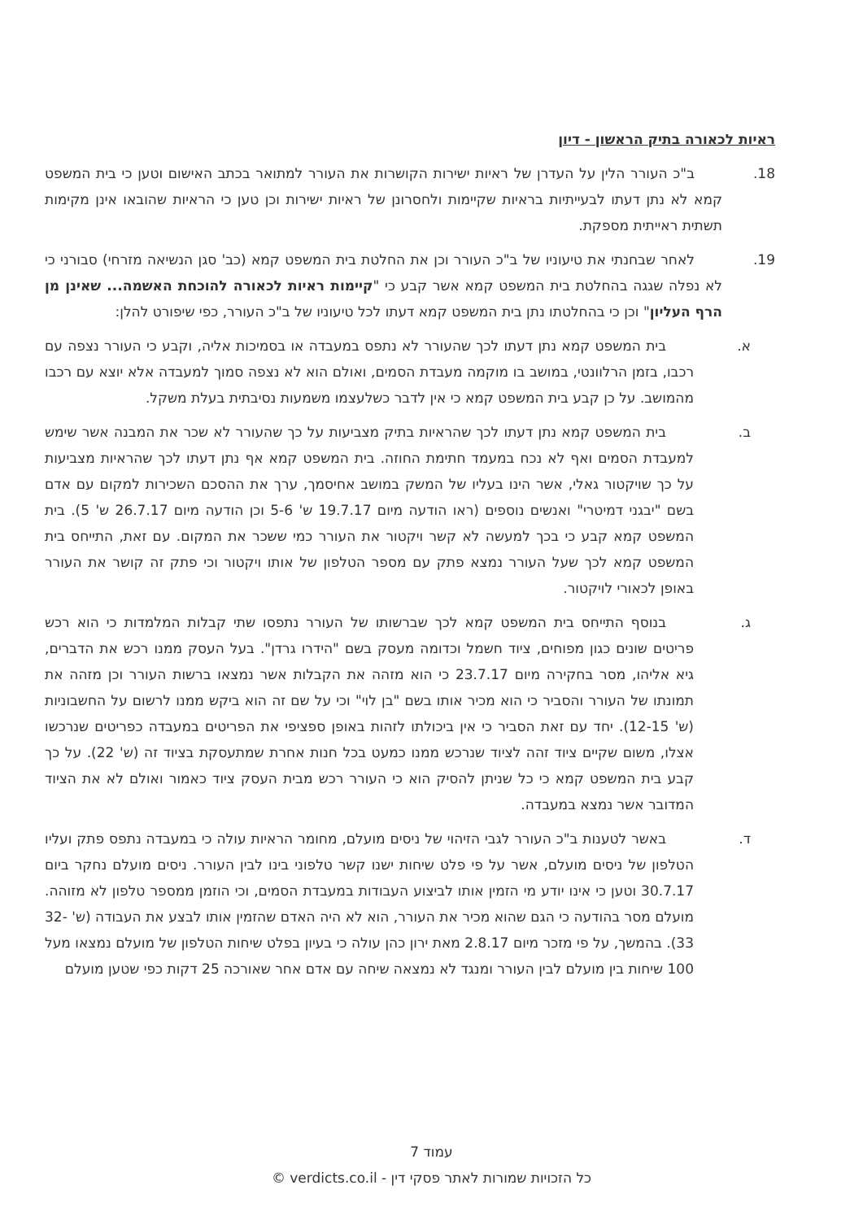ראיות לכאורה בתיק הראשון - דיון
18.   ב"כ העורר הלין על העדרן של ראיות ישירות הקושרות את העורר למתואר בכתב האישום וטען כי בית המשפט קמא לא נתן דעתו לבעייתיות בראיות שקיימות ולחסרונן של ראיות ישירות וכן טען כי הראיות שהובאו אינן מקימות תשתית ראייתית מספקת.
19.   לאחר שבחנתי את טיעוניו של ב"כ העורר וכן את החלטת בית המשפט קמא (כב' סגן הנשיאה מזרחי) סבורני כי לא נפלה שגגה בהחלטת בית המשפט קמא אשר קבע כי "קיימות ראיות לכאורה להוכחת האשמה... שאינן מן הרף העליון" וכן כי בהחלטתו נתן בית המשפט קמא דעתו לכל טיעוניו של ב"כ העורר, כפי שיפורט להלן:
א.   בית המשפט קמא נתן דעתו לכך שהעורר לא נתפס במעבדה או בסמיכות אליה, וקבע כי העורר נצפה עם רכבו, בזמן הרלוונטי, במושב בו מוקמה מעבדת הסמים, ואולם הוא לא נצפה סמוך למעבדה אלא יוצא עם רכבו מהמושב. על כן קבע בית המשפט קמא כי אין לדבר כשלעצמו משמעות נסיבתית בעלת משקל.
ב.   בית המשפט קמא נתן דעתו לכך שהראיות בתיק מצביעות על כך שהעורר לא שכר את המבנה אשר שימש למעבדת הסמים ואף לא נכח במעמד חתימת החוזה. בית המשפט קמא אף נתן דעתו לכך שהראיות מצביעות על כך שויקטור גאלי, אשר הינו בעליו של המשק במושב אחיסמך, ערך את ההסכם השכירות למקום עם אדם בשם "יבגני דמיטרי" ואנשים נוספים (ראו הודעה מיום 19.7.17 ש' 5-6 וכן הודעה מיום 26.7.17 ש' 5). בית המשפט קמא קבע כי בכך למעשה לא קשר ויקטור את העורר כמי ששכר את המקום. עם זאת, התייחס בית המשפט קמא לכך שעל העורר נמצא פתק עם מספר הטלפון של אותו ויקטור וכי פתק זה קושר את העורר באופן לכאורי לויקטור.
ג.   בנוסף התייחס בית המשפט קמא לכך שברשותו של העורר נתפסו שתי קבלות המלמדות כי הוא רכש פריטים שונים כגון מפוחים, ציוד חשמל וכדומה מעסק בשם "הידרו גרדן". בעל העסק ממנו רכש את הדברים, גיא אליהו, מסר בחקירה מיום 23.7.17 כי הוא מזהה את הקבלות אשר נמצאו ברשות העורר וכן מזהה את תמונתו של העורר והסביר כי הוא מכיר אותו בשם "בן לוי" וכי על שם זה הוא ביקש ממנו לרשום על החשבוניות (ש' 12-15). יחד עם זאת הסביר כי אין ביכולתו לזהות באופן ספציפי את הפריטים במעבדה כפריטים שנרכשו אצלו, משום שקיים ציוד זהה לציוד שנרכש ממנו כמעט בכל חנות אחרת שמתעסקת בציוד זה (ש' 22). על כך קבע בית המשפט קמא כי כל שניתן להסיק הוא כי העורר רכש מבית העסק ציוד כאמור ואולם לא את הציוד המדובר אשר נמצא במעבדה.
ד.   באשר לטענות ב"כ העורר לגבי הזיהוי של ניסים מועלם, מחומר הראיות עולה כי במעבדה נתפס פתק ועליו הטלפון של ניסים מועלם, אשר על פי פלט שיחות ישנו קשר טלפוני בינו לבין העורר. ניסים מועלם נחקר ביום 30.7.17 וטען כי אינו יודע מי הזמין אותו לביצוע העבודות במעבדת הסמים, וכי הוזמן ממספר טלפון לא מזוהה. מועלם מסר בהודעה כי הגם שהוא מכיר את העורר, הוא לא היה האדם שהזמין אותו לבצע את העבודה (ש' 32-33). בהמשך, על פי מזכר מיום 2.8.17 מאת ירון כהן עולה כי בעיון בפלט שיחות הטלפון של מועלם נמצאו מעל 100 שיחות בין מועלם לבין העורר ומנגד לא נמצאה שיחה עם אדם אחר שאורכה 25 דקות כפי שטען מועלם
עמוד 7
כל הזכויות שמורות לאתר פסקי דין - verdicts.co.il ©